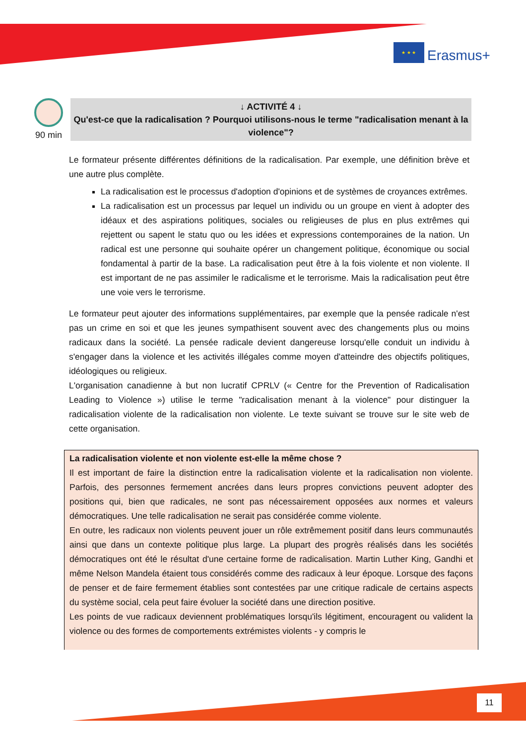★ ★ ★
Erasmus+
90 min
↓ ACTIVITÉ 4 ↓
Qu'est-ce que la radicalisation ? Pourquoi utilisons-nous le terme "radicalisation menant à la violence"?
Le formateur présente différentes définitions de la radicalisation. Par exemple, une définition brève et une autre plus complète.
La radicalisation est le processus d'adoption d'opinions et de systèmes de croyances extrêmes.
La radicalisation est un processus par lequel un individu ou un groupe en vient à adopter des idéaux et des aspirations politiques, sociales ou religieuses de plus en plus extrêmes qui rejettent ou sapent le statu quo ou les idées et expressions contemporaines de la nation. Un radical est une personne qui souhaite opérer un changement politique, économique ou social fondamental à partir de la base. La radicalisation peut être à la fois violente et non violente. Il est important de ne pas assimiler le radicalisme et le terrorisme. Mais la radicalisation peut être une voie vers le terrorisme.
Le formateur peut ajouter des informations supplémentaires, par exemple que la pensée radicale n'est pas un crime en soi et que les jeunes sympathisent souvent avec des changements plus ou moins radicaux dans la société. La pensée radicale devient dangereuse lorsqu'elle conduit un individu à s'engager dans la violence et les activités illégales comme moyen d'atteindre des objectifs politiques, idéologiques ou religieux.
L'organisation canadienne à but non lucratif CPRLV (« Centre for the Prevention of Radicalisation Leading to Violence ») utilise le terme "radicalisation menant à la violence" pour distinguer la radicalisation violente de la radicalisation non violente. Le texte suivant se trouve sur le site web de cette organisation.
La radicalisation violente et non violente est-elle la même chose ?
Il est important de faire la distinction entre la radicalisation violente et la radicalisation non violente. Parfois, des personnes fermement ancrées dans leurs propres convictions peuvent adopter des positions qui, bien que radicales, ne sont pas nécessairement opposées aux normes et valeurs démocratiques. Une telle radicalisation ne serait pas considérée comme violente.
En outre, les radicaux non violents peuvent jouer un rôle extrêmement positif dans leurs communautés ainsi que dans un contexte politique plus large. La plupart des progrès réalisés dans les sociétés démocratiques ont été le résultat d'une certaine forme de radicalisation. Martin Luther King, Gandhi et même Nelson Mandela étaient tous considérés comme des radicaux à leur époque. Lorsque des façons de penser et de faire fermement établies sont contestées par une critique radicale de certains aspects du système social, cela peut faire évoluer la société dans une direction positive.
Les points de vue radicaux deviennent problématiques lorsqu'ils légitiment, encouragent ou valident la violence ou des formes de comportements extrémistes violents - y compris le
11